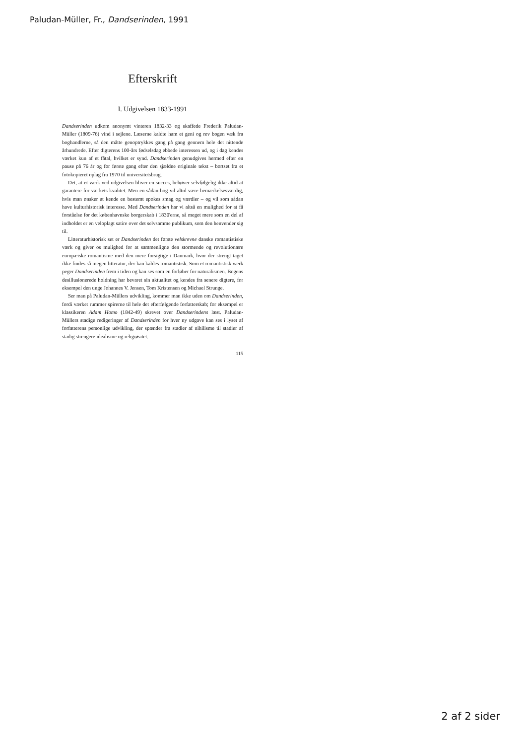Paludan-Müller, Fr., Dandserinden, 1991
Efterskrift
I. Udgivelsen 1833-1991
Dandserinden udkom anonymt vinteren 1832-33 og skaffede Frederik Paludan-Müller (1809-76) vind i sejlene. Læserne kaldte ham et geni og rev bogen væk fra boghandlerne, så den måtte genoptrykkes gang på gang gennem hele det nittende århundrede. Efter digterens 100-års fødselsdag ebbede interessen ud, og i dag kendes værket kun af et fåtal, hvilket er synd. Dandserinden genudgives hermed efter en pause på 76 år og for første gang efter den sjældne originale tekst – bortset fra et fotokopieret oplag fra 1970 til universitetsbrug.
Det, at et værk ved udgivelsen bliver en succes, behøver selvfølgelig ikke altid at garantere for værkets kvalitet. Men en sådan bog vil altid være bemærkelsesværdig, hvis man ønsker at kende en bestemt epokes smag og værdier – og vil som sådan have kulturhistorisk interesse. Med Dandserinden har vi altså en mulighed for at få forståelse for det københavnske borgerskab i 1830'erne, så meget mere som en del af indholdet er en veloplagt satire over det selvsamme publikum, som den henvender sig til.
Litteraturhistorisk set er Dandserinden det første velskrevne danske romantistiske værk og giver os mulighed for at sammenligne den stormende og revolutionære europæiske romantisme med den mere forsigtige i Danmark, hvor der strengt taget ikke findes så megen litteratur, der kan kaldes romantistisk. Som et romantistisk værk peger Dandserinden frem i tiden og kan ses som en forløber for naturalismen. Bogens desillusionerede holdning har bevaret sin aktualitet og kendes fra senere digtere, for eksempel den unge Johannes V. Jensen, Tom Kristensen og Michael Strunge.
Ser man på Paludan-Müllers udvikling, kommer man ikke uden om Dandserinden, fordi værket rummer spirerne til hele det efterfølgende forfatterskab; for eksempel er klassikeren Adam Homo (1842-49) skrevet over Dandserindens læst. Paludan-Müllers stadige redigeringer af Dandserinden for hver ny udgave kan ses i lyset af forfatterens personlige udvikling, der spænder fra stadier af nihilisme til stadier af stadig strengere idealisme og religiøsitet.
115
2 af 2 sider